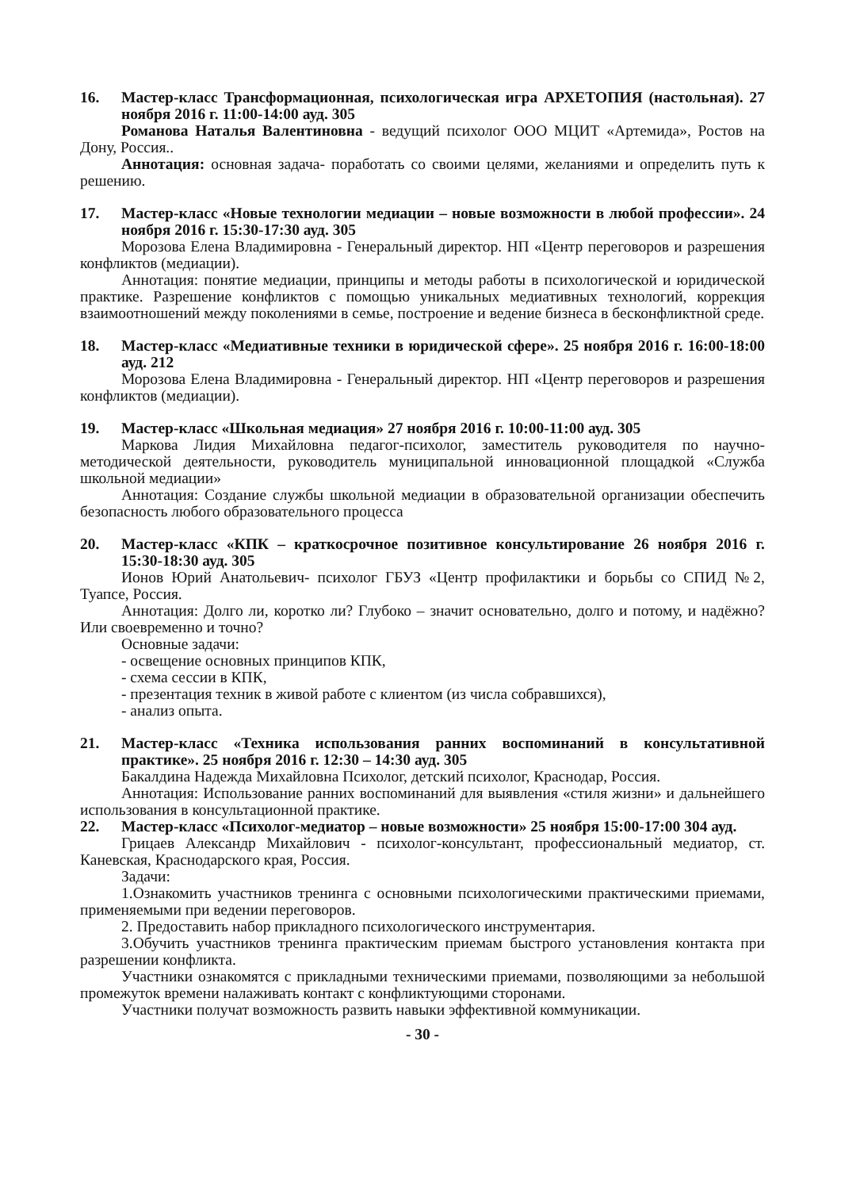16. Мастер-класс Трансформационная, психологическая игра АРХЕТОПИЯ (настольная). 27 ноября 2016 г. 11:00-14:00 ауд. 305
Романова Наталья Валентиновна - ведущий психолог ООО МЦИТ «Артемида», Ростов на Дону, Россия..
Аннотация: основная задача- поработать со своими целями, желаниями и определить путь к решению.
17. Мастер-класс «Новые технологии медиации – новые возможности в любой профессии». 24 ноября 2016 г. 15:30-17:30 ауд. 305
Морозова Елена Владимировна - Генеральный директор. НП «Центр переговоров и разрешения конфликтов (медиации).
Аннотация: понятие медиации, принципы и методы работы в психологической и юридической практике. Разрешение конфликтов с помощью уникальных медиативных технологий, коррекция взаимоотношений между поколениями в семье, построение и ведение бизнеса в бесконфликтной среде.
18. Мастер-класс «Медиативные техники в юридической сфере». 25 ноября 2016 г. 16:00-18:00 ауд. 212
Морозова Елена Владимировна - Генеральный директор. НП «Центр переговоров и разрешения конфликтов (медиации).
19. Мастер-класс «Школьная медиация» 27 ноября 2016 г. 10:00-11:00 ауд. 305
Маркова Лидия Михайловна педагог-психолог, заместитель руководителя по научно-методической деятельности, руководитель муниципальной инновационной площадкой «Служба школьной медиации»
Аннотация: Создание службы школьной медиации в образовательной организации обеспечить безопасность любого образовательного процесса
20. Мастер-класс «КПК – краткосрочное позитивное консультирование 26 ноября 2016 г. 15:30-18:30 ауд. 305
Ионов Юрий Анатольевич- психолог ГБУЗ «Центр профилактики и борьбы со СПИД №2, Туапсе, Россия.
Аннотация: Долго ли, коротко ли? Глубоко – значит основательно, долго и потому, и надёжно? Или своевременно и точно?
Основные задачи:
- освещение основных принципов КПК,
- схема сессии в КПК,
- презентация техник в живой работе с клиентом (из числа собравшихся),
- анализ опыта.
21. Мастер-класс «Техника использования ранних воспоминаний в консультативной практике». 25 ноября 2016 г. 12:30 – 14:30 ауд. 305
Бакалдина Надежда Михайловна Психолог, детский психолог, Краснодар, Россия.
Аннотация: Использование ранних воспоминаний для выявления «стиля жизни» и дальнейшего использования в консультационной практике.
22. Мастер-класс «Психолог-медиатор – новые возможности» 25 ноября 15:00-17:00 304 ауд.
Грицаев Александр Михайлович - психолог-консультант, профессиональный медиатор, ст. Каневская, Краснодарского края, Россия.
Задачи:
1.Ознакомить участников тренинга с основными психологическими практическими приемами, применяемыми при ведении переговоров.
2. Предоставить набор прикладного психологического инструментария.
3.Обучить участников тренинга практическим приемам быстрого установления контакта при разрешении конфликта.
Участники ознакомятся с прикладными техническими приемами, позволяющими за небольшой промежуток времени налаживать контакт с конфликтующими сторонами.
Участники получат возможность развить навыки эффективной коммуникации.
- 30 -